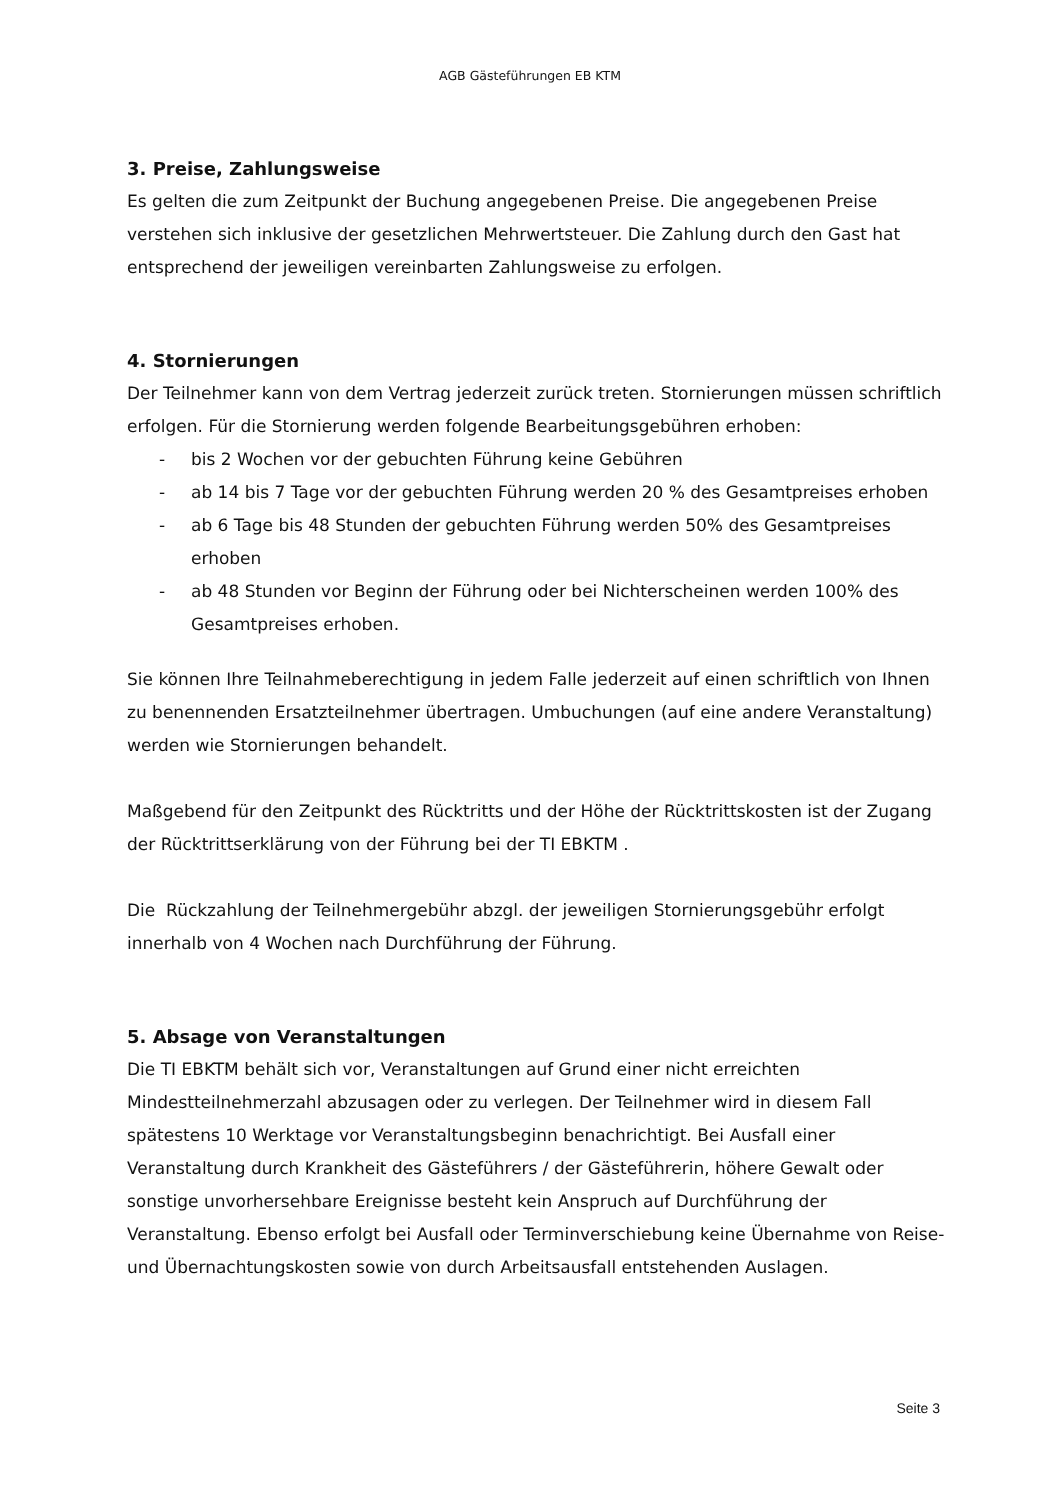AGB Gästeführungen EB KTM
3. Preise, Zahlungsweise
Es gelten die zum Zeitpunkt der Buchung angegebenen Preise. Die angegebenen Preise verstehen sich inklusive der gesetzlichen Mehrwertsteuer. Die Zahlung durch den Gast hat entsprechend der jeweiligen vereinbarten Zahlungsweise zu erfolgen.
4. Stornierungen
Der Teilnehmer kann von dem Vertrag jederzeit zurück treten. Stornierungen müssen schriftlich erfolgen. Für die Stornierung werden folgende Bearbeitungsgebühren erhoben:
- bis 2 Wochen vor der gebuchten Führung keine Gebühren
- ab 14 bis 7 Tage vor der gebuchten Führung werden 20 % des Gesamtpreises erhoben
- ab 6 Tage bis 48 Stunden der gebuchten Führung werden 50% des Gesamtpreises erhoben
- ab 48 Stunden vor Beginn der Führung oder bei Nichterscheinen werden 100% des Gesamtpreises erhoben.
Sie können Ihre Teilnahmeberechtigung in jedem Falle jederzeit auf einen schriftlich von Ihnen zu benennenden Ersatzteilnehmer übertragen. Umbuchungen (auf eine andere Veranstaltung) werden wie Stornierungen behandelt.
Maßgebend für den Zeitpunkt des Rücktritts und der Höhe der Rücktrittskosten ist der Zugang der Rücktrittserklärung von der Führung bei der TI EBKTM .
Die Rückzahlung der Teilnehmergebühr abzgl. der jeweiligen Stornierungsgebühr erfolgt innerhalb von 4 Wochen nach Durchführung der Führung.
5. Absage von Veranstaltungen
Die TI EBKTM behält sich vor, Veranstaltungen auf Grund einer nicht erreichten Mindestteilnehmerzahl abzusagen oder zu verlegen. Der Teilnehmer wird in diesem Fall spätestens 10 Werktage vor Veranstaltungsbeginn benachrichtigt. Bei Ausfall einer Veranstaltung durch Krankheit des Gästeführers / der Gästeführerin, höhere Gewalt oder sonstige unvorhersehbare Ereignisse besteht kein Anspruch auf Durchführung der Veranstaltung. Ebenso erfolgt bei Ausfall oder Terminverschiebung keine Übernahme von Reise- und Übernachtungskosten sowie von durch Arbeitsausfall entstehenden Auslagen.
Seite 3